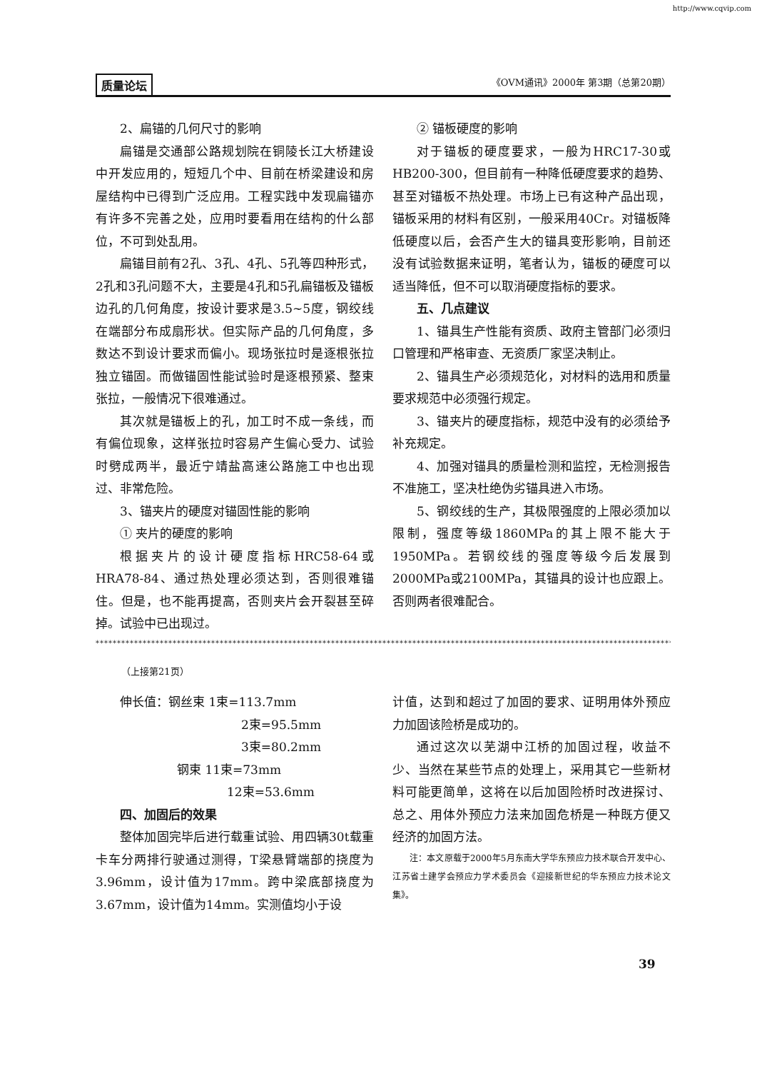http://www.cqvip.com
质量论坛 《OVM通讯》2000年 第3期（总第20期）
2、扁锚的几何尺寸的影响
扁锚是交通部公路规划院在铜陵长江大桥建设中开发应用的，短短几个中、目前在桥梁建设和房屋结构中已得到广泛应用。工程实践中发现扁锚亦有许多不完善之处，应用时要看用在结构的什么部位，不可到处乱用。
扁锚目前有2孔、3孔、4孔、5孔等四种形式，2孔和3孔问题不大，主要是4孔和5孔扁锚板及锚板边孔的几何角度，按设计要求是3.5~5度，钢绞线在端部分布成扇形状。但实际产品的几何角度，多数达不到设计要求而偏小。现场张拉时是逐根张拉独立锚固。而做锚固性能试验时是逐根预紧、整束张拉，一般情况下很难通过。
其次就是锚板上的孔，加工时不成一条线，而有偏位现象，这样张拉时容易产生偏心受力、试验时劈成两半，最近宁靖盐高速公路施工中也出现过、非常危险。
3、锚夹片的硬度对锚固性能的影响
① 夹片的硬度的影响
根据夹片的设计硬度指标HRC58-64或HRA78-84、通过热处理必须达到，否则很难锚住。但是，也不能再提高，否则夹片会开裂甚至碎掉。试验中已出现过。
② 锚板硬度的影响
对于锚板的硬度要求，一般为HRC17-30或HB200-300，但目前有一种降低硬度要求的趋势、甚至对锚板不热处理。市场上已有这种产品出现，锚板采用的材料有区别，一般采用40Cr。对锚板降低硬度以后，会否产生大的锚具变形影响，目前还没有试验数据来证明，笔者认为，锚板的硬度可以适当降低，但不可以取消硬度指标的要求。
五、几点建议
1、锚具生产性能有资质、政府主管部门必须归口管理和严格审查、无资质厂家坚决制止。
2、锚具生产必须规范化，对材料的选用和质量要求规范中必须强行规定。
3、锚夹片的硬度指标，规范中没有的必须给予补充规定。
4、加强对锚具的质量检测和监控，无检测报告不准施工，坚决杜绝伪劣锚具进入市场。
5、钢绞线的生产，其极限强度的上限必须加以限制，强度等级1860MPa的其上限不能大于1950MPa。若钢绞线的强度等级今后发展到2000MPa或2100MPa，其锚具的设计也应跟上。否则两者很难配合。
**************************************************************************************************************************************************
（上接第21页）
伸长值：钢丝束 1束=113.7mm
2束=95.5mm
3束=80.2mm
钢束 11束=73mm
12束=53.6mm
四、加固后的效果
整体加固完毕后进行载重试验、用四辆30t载重卡车分两排行驶通过测得，T梁悬臂端部的挠度为3.96mm，设计值为17mm。跨中梁底部挠度为3.67mm，设计值为14mm。实测值均小于设
计值，达到和超过了加固的要求、证明用体外预应力加固该险桥是成功的。
通过这次以芜湖中江桥的加固过程，收益不少、当然在某些节点的处理上，采用其它一些新材料可能更简单，这将在以后加固险桥时改进探讨、总之、用体外预应力法来加固危桥是一种既方便又经济的加固方法。
注：本文原载于2000年5月东南大学华东预应力技术联合开发中心、江苏省土建学会预应力学术委员会《迎接新世纪的华东预应力技术论文集》。
39